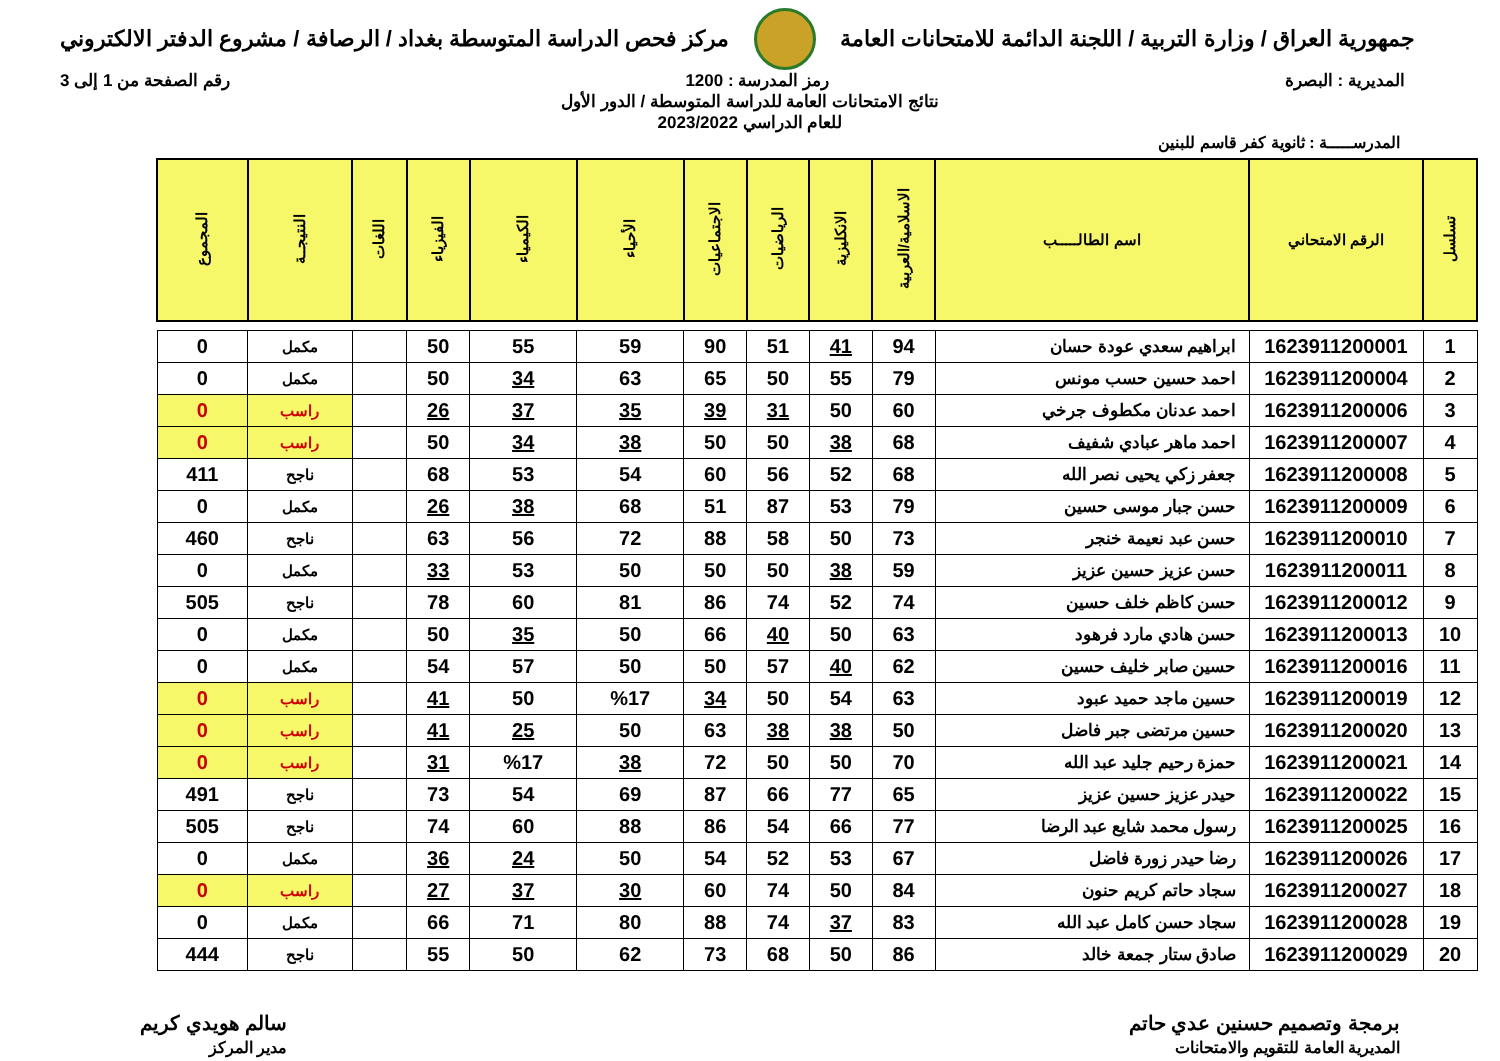جمهورية العراق / وزارة التربية / اللجنة الدائمة للامتحانات العامة
مركز فحص الدراسة المتوسطة بغداد / الرصافة / مشروع الدفتر الالكتروني
المديرية : البصرة رمز المدرسة : 1200 رقم الصفحة من 1 إلى 3
نتائج الامتحانات العامة للدراسة المتوسطة / الدور الأول
للعام الدراسي 2023/2022
المدرســـــة : ثانوية كفر قاسم للبنين
| تسلسل | الرقم الامتحاني | اسم الطالـــــب | الاسلامية/العربية | الانكليزية | الرياضيات | الاجتماعيات | الأحياء | الكيمياء | الفيزياء | اللغات | النتيجــة | المجموع |
| --- | --- | --- | --- | --- | --- | --- | --- | --- | --- | --- | --- | --- |
| 1 | 1623911200001 | ابراهيم سعدي عودة حسان | 94 | 41 | 51 | 90 | 59 | 55 | 50 | | مكمل | 0 |
| 2 | 1623911200004 | احمد حسين حسب مونس | 79 | 55 | 50 | 65 | 63 | 34 | 50 | | مكمل | 0 |
| 3 | 1623911200006 | احمد عدنان مكطوف جرخي | 60 | 50 | 31 | 39 | 35 | 37 | 26 | | راسب | 0 |
| 4 | 1623911200007 | احمد ماهر عبادي شفيف | 68 | 38 | 50 | 50 | 38 | 34 | 50 | | راسب | 0 |
| 5 | 1623911200008 | جعفر زكي يحيى نصر الله | 68 | 52 | 56 | 60 | 54 | 53 | 68 | | ناجح | 411 |
| 6 | 1623911200009 | حسن جبار موسى حسين | 79 | 53 | 87 | 51 | 68 | 38 | 26 | | مكمل | 0 |
| 7 | 1623911200010 | حسن عبد نعيمة خنجر | 73 | 50 | 58 | 88 | 72 | 56 | 63 | | ناجح | 460 |
| 8 | 1623911200011 | حسن عزيز حسين عزيز | 59 | 38 | 50 | 50 | 50 | 53 | 33 | | مكمل | 0 |
| 9 | 1623911200012 | حسن كاظم خلف حسين | 74 | 52 | 74 | 86 | 81 | 60 | 78 | | ناجح | 505 |
| 10 | 1623911200013 | حسن هادي مارد فرهود | 63 | 50 | 40 | 66 | 50 | 35 | 50 | | مكمل | 0 |
| 11 | 1623911200016 | حسين صابر خليف حسين | 62 | 40 | 57 | 50 | 50 | 57 | 54 | | مكمل | 0 |
| 12 | 1623911200019 | حسين ماجد حميد عبود | 63 | 54 | 50 | 34 | %17 | 50 | 41 | | راسب | 0 |
| 13 | 1623911200020 | حسين مرتضى جبر فاضل | 50 | 38 | 38 | 63 | 50 | 25 | 41 | | راسب | 0 |
| 14 | 1623911200021 | حمزة رحيم جليد عبد الله | 70 | 50 | 50 | 72 | 38 | %17 | 31 | | راسب | 0 |
| 15 | 1623911200022 | حيدر عزيز حسين عزيز | 65 | 77 | 66 | 87 | 69 | 54 | 73 | | ناجح | 491 |
| 16 | 1623911200025 | رسول محمد شايع عبد الرضا | 77 | 66 | 54 | 86 | 88 | 60 | 74 | | ناجح | 505 |
| 17 | 1623911200026 | رضا حيدر زورة فاضل | 67 | 53 | 52 | 54 | 50 | 24 | 36 | | مكمل | 0 |
| 18 | 1623911200027 | سجاد حاتم كريم حنون | 84 | 50 | 74 | 60 | 30 | 37 | 27 | | راسب | 0 |
| 19 | 1623911200028 | سجاد حسن كامل عبد الله | 83 | 37 | 74 | 88 | 80 | 71 | 66 | | مكمل | 0 |
| 20 | 1623911200029 | صادق ستار جمعة خالد | 86 | 50 | 68 | 73 | 62 | 50 | 55 | | ناجح | 444 |
برمجة وتصميم حسنين عدي حاتم
المديرية العامة للتقويم والامتحانات
سالم هويدي كريم
مدير المركز